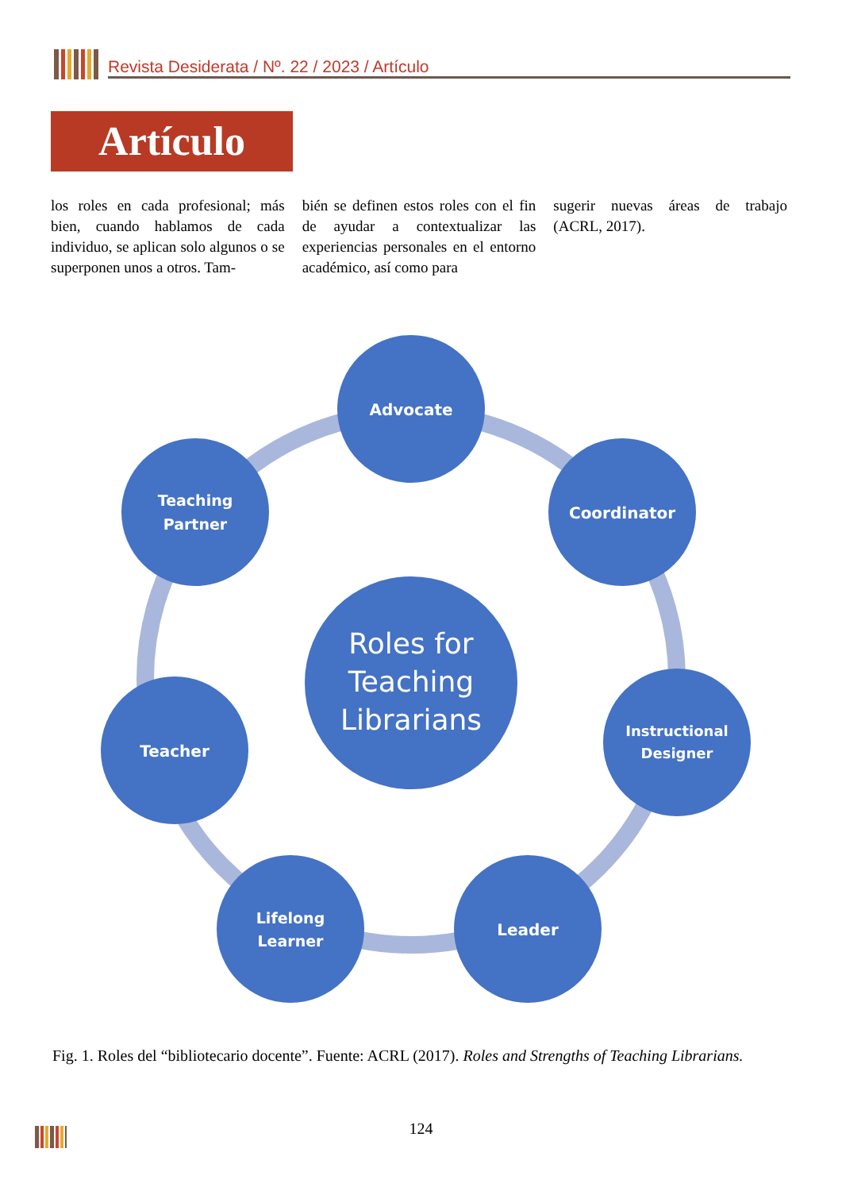Revista Desiderata / Nº. 22 / 2023 / Artículo
Artículo
los roles en cada profesional; más bien, cuando hablamos de cada individuo, se aplican solo algunos o se superponen unos a otros. Tam-
bién se definen estos roles con el fin de ayudar a contextualizar las experiencias personales en el entorno académico, así como para
sugerir nuevas áreas de trabajo (ACRL, 2017).
Advocate
Coordinator
Instructional
Designer
Leader
Lifelong
Learner
Teacher
Teaching
Partner
Roles for
Teaching
Librarians
Fig. 1. Roles del “bibliotecario docente”. Fuente: ACRL (2017). Roles and Strengths of Teaching Librarians.
124